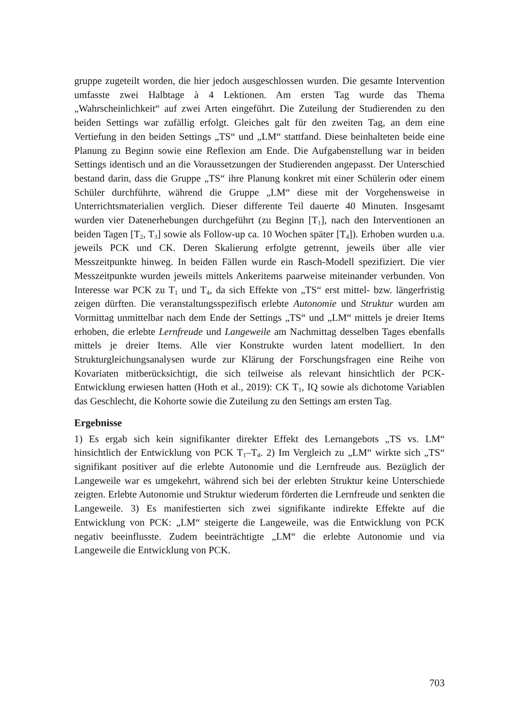gruppe zugeteilt worden, die hier jedoch ausgeschlossen wurden. Die gesamte Intervention umfasste zwei Halbtage à 4 Lektionen. Am ersten Tag wurde das Thema „Wahrscheinlichkeit“ auf zwei Arten eingeführt. Die Zuteilung der Studierenden zu den beiden Settings war zufällig erfolgt. Gleiches galt für den zweiten Tag, an dem eine Vertiefung in den beiden Settings „TS“ und „LM“ stattfand. Diese beinhalteten beide eine Planung zu Beginn sowie eine Reflexion am Ende. Die Aufgabenstellung war in beiden Settings identisch und an die Voraussetzungen der Studierenden angepasst. Der Unterschied bestand darin, dass die Gruppe „TS“ ihre Planung konkret mit einer Schülerin oder einem Schüler durchführte, während die Gruppe „LM“ diese mit der Vorgehensweise in Unterrichtsmaterialien verglich. Dieser differente Teil dauerte 40 Minuten. Insgesamt wurden vier Datenerhebungen durchgeführt (zu Beginn [T<sub>1</sub>], nach den Interventionen an beiden Tagen [T<sub>2</sub>, T<sub>3</sub>] sowie als Follow-up ca. 10 Wochen später [T<sub>4</sub>]). Erhoben wurden u.a. jeweils PCK und CK. Deren Skalierung erfolgte getrennt, jeweils über alle vier Messzeitpunkte hinweg. In beiden Fällen wurde ein Rasch-Modell spezifiziert. Die vier Messzeitpunkte wurden jeweils mittels Ankeritems paarweise miteinander verbunden. Von Interesse war PCK zu T<sub>1</sub> und T<sub>4</sub>, da sich Effekte von „TS“ erst mittel- bzw. längerfristig zeigen dürften. Die veranstaltungsspezifisch erlebte Autonomie und Struktur wurden am Vormittag unmittelbar nach dem Ende der Settings „TS“ und „LM“ mittels je dreier Items erhoben, die erlebte Lernfreude und Langeweile am Nachmittag desselben Tages ebenfalls mittels je dreier Items. Alle vier Konstrukte wurden latent modelliert. In den Strukturgleichungsanalysen wurde zur Klärung der Forschungsfragen eine Reihe von Kovariaten mitberücksichtigt, die sich teilweise als relevant hinsichtlich der PCK-Entwicklung erwiesen hatten (Hoth et al., 2019): CK T<sub>1</sub>, IQ sowie als dichotome Variablen das Geschlecht, die Kohorte sowie die Zuteilung zu den Settings am ersten Tag.
Ergebnisse
1) Es ergab sich kein signifikanter direkter Effekt des Lernangebots „TS vs. LM“ hinsichtlich der Entwicklung von PCK T<sub>1</sub>–T<sub>4</sub>. 2) Im Vergleich zu „LM“ wirkte sich „TS“ signifikant positiver auf die erlebte Autonomie und die Lernfreude aus. Bezüglich der Langeweile war es umgekehrt, während sich bei der erlebten Struktur keine Unterschiede zeigten. Erlebte Autonomie und Struktur wiederum förderten die Lernfreude und senkten die Langeweile. 3) Es manifestierten sich zwei signifikante indirekte Effekte auf die Entwicklung von PCK: „LM“ steigerte die Langeweile, was die Entwicklung von PCK negativ beeinflusste. Zudem beeinträchtigte „LM“ die erlebte Autonomie und via Langeweile die Entwicklung von PCK.
703